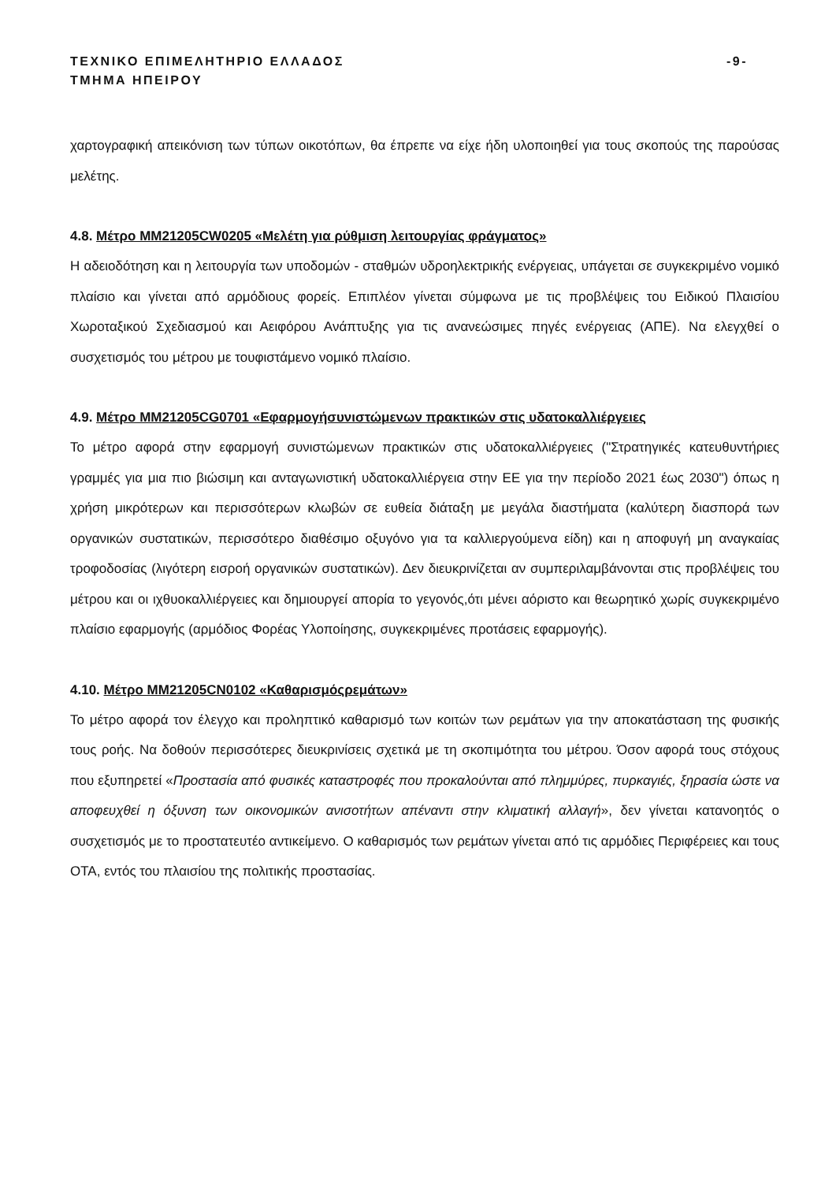ΤΕΧΝΙΚΟ ΕΠΙΜΕΛΗΤΗΡΙΟ ΕΛΛΑΔΟΣ -9-
ΤΜΗΜΑ ΗΠΕΙΡΟΥ
χαρτογραφική απεικόνιση των τύπων οικοτόπων, θα έπρεπε να είχε ήδη υλοποιηθεί για τους σκοπούς της παρούσας μελέτης.
4.8. Μέτρο MM21205CW0205 «Μελέτη για ρύθμιση λειτουργίας φράγματος»
Η αδειοδότηση και η λειτουργία των υποδομών - σταθμών υδροηλεκτρικής ενέργειας, υπάγεται σε συγκεκριμένο νομικό πλαίσιο και γίνεται από αρμόδιους φορείς. Επιπλέον γίνεται σύμφωνα με τις προβλέψεις του Ειδικού Πλαισίου Χωροταξικού Σχεδιασμού και Αειφόρου Ανάπτυξης για τις ανανεώσιμες πηγές ενέργειας (ΑΠΕ). Να ελεγχθεί ο συσχετισμός του μέτρου με τουφιστάμενο νομικό πλαίσιο.
4.9. Μέτρο MM21205CG0701 «Εφαρμογήσυνιστώμενων πρακτικών στις υδατοκαλλιέργειες
Το μέτρο αφορά στην εφαρμογή συνιστώμενων πρακτικών στις υδατοκαλλιέργειες ("Στρατηγικές κατευθυντήριες γραμμές για μια πιο βιώσιμη και ανταγωνιστική υδατοκαλλιέργεια στην ΕΕ για την περίοδο 2021 έως 2030") όπως η χρήση μικρότερων και περισσότερων κλωβών σε ευθεία διάταξη με μεγάλα διαστήματα (καλύτερη διασπορά των οργανικών συστατικών, περισσότερο διαθέσιμο οξυγόνο για τα καλλιεργούμενα είδη) και η αποφυγή μη αναγκαίας τροφοδοσίας (λιγότερη εισροή οργανικών συστατικών). Δεν διευκρινίζεται αν συμπεριλαμβάνονται στις προβλέψεις του μέτρου και οι ιχθυοκαλλιέργειες και δημιουργεί απορία το γεγονός,ότι μένει αόριστο και θεωρητικό χωρίς συγκεκριμένο πλαίσιο εφαρμογής (αρμόδιος Φορέας Υλοποίησης, συγκεκριμένες προτάσεις εφαρμογής).
4.10. Μέτρο MM21205CN0102 «Καθαρισμόςρεμάτων»
Το μέτρο αφορά τον έλεγχο και προληπτικό καθαρισμό των κοιτών των ρεμάτων για την αποκατάσταση της φυσικής τους ροής. Να δοθούν περισσότερες διευκρινίσεις σχετικά με τη σκοπιμότητα του μέτρου. Όσον αφορά τους στόχους που εξυπηρετεί «Προστασία από φυσικές καταστροφές που προκαλούνται από πλημμύρες, πυρκαγιές, ξηρασία ώστε να αποφευχθεί η όξυνση των οικονομικών ανισοτήτων απέναντι στην κλιματική αλλαγή», δεν γίνεται κατανοητός ο συσχετισμός με το προστατευτέο αντικείμενο. Ο καθαρισμός των ρεμάτων γίνεται από τις αρμόδιες Περιφέρειες και τους ΟΤΑ, εντός του πλαισίου της πολιτικής προστασίας.